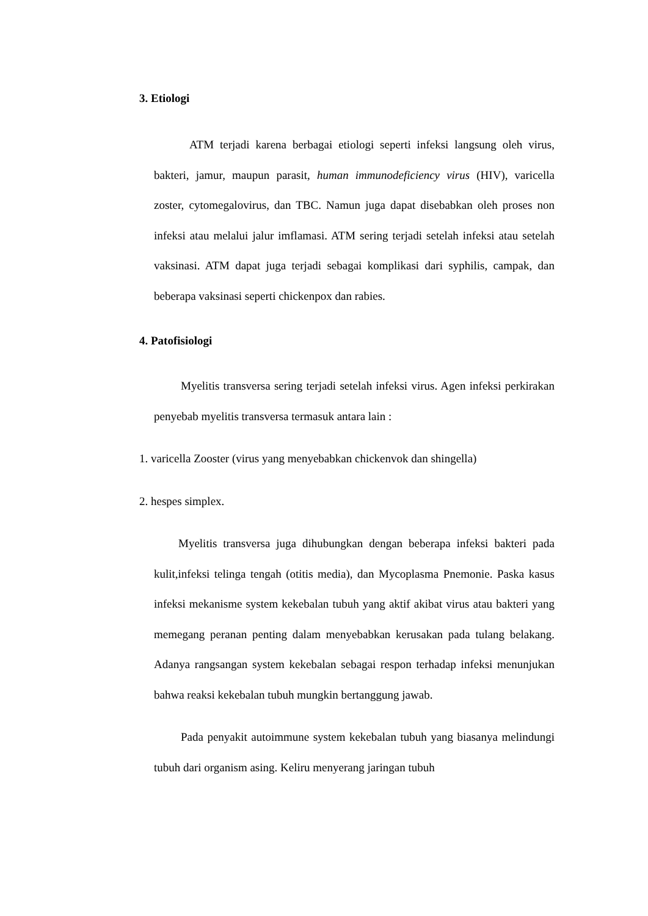3. Etiologi
ATM terjadi karena berbagai etiologi seperti infeksi langsung oleh virus, bakteri, jamur, maupun parasit, human immunodeficiency virus (HIV), varicella zoster, cytomegalovirus, dan TBC. Namun juga dapat disebabkan oleh proses non infeksi atau melalui jalur imflamasi. ATM sering terjadi setelah infeksi atau setelah vaksinasi. ATM dapat juga terjadi sebagai komplikasi dari syphilis, campak, dan beberapa vaksinasi seperti chickenpox dan rabies.
4. Patofisiologi
Myelitis transversa sering terjadi setelah infeksi virus. Agen infeksi perkirakan penyebab myelitis transversa termasuk antara lain :
1. varicella Zooster (virus yang menyebabkan chickenvok dan shingella)
2. hespes simplex.
Myelitis transversa juga dihubungkan dengan beberapa infeksi bakteri pada kulit,infeksi telinga tengah (otitis media), dan Mycoplasma Pnemonie. Paska kasus infeksi mekanisme system kekebalan tubuh yang aktif akibat virus atau bakteri yang memegang peranan penting dalam menyebabkan kerusakan pada tulang belakang. Adanya rangsangan system kekebalan sebagai respon terhadap infeksi menunjukan bahwa reaksi kekebalan tubuh mungkin bertanggung jawab.
Pada penyakit autoimmune system kekebalan tubuh yang biasanya melindungi tubuh dari organism asing. Keliru menyerang jaringan tubuh